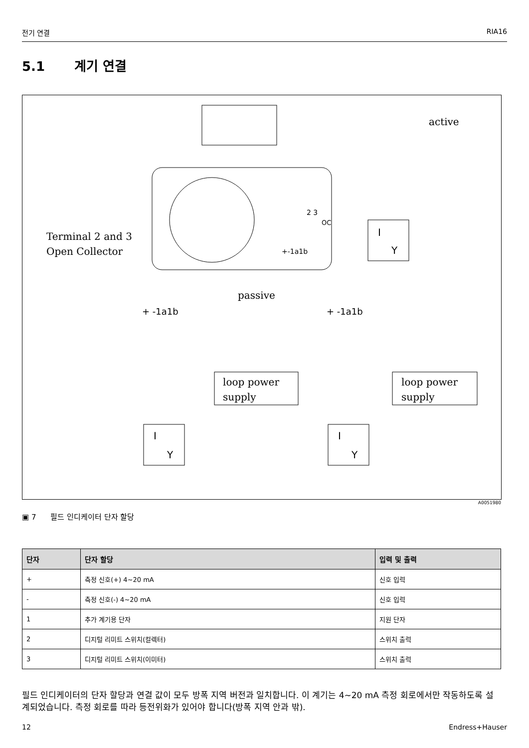전기 연결 RIA16
5.1 계기 연결
active
Terminal 2 and 3
Open Collector
passive
2 3
OC
+-1a1b
+ -1a1b
+ -1a1b
loop power
supply
loop power
supply
I
Y
I
Y
I
Y
A0051980
▣ 7 필드 인디케이터 단자 할당
| 단자 | 단자 할당 | 입력 및 출력 |
| --- | --- | --- |
| + | 측정 신호(+) 4~20 mA | 신호 입력 |
| - | 측정 신호(-) 4~20 mA | 신호 입력 |
| 1 | 추가 계기용 단자 | 지원 단자 |
| 2 | 디지털 리미트 스위치(컬렉터) | 스위치 출력 |
| 3 | 디지털 리미트 스위치(이미터) | 스위치 출력 |
필드 인디케이터의 단자 할당과 연결 값이 모두 방폭 지역 버전과 일치합니다. 이 계기는 4~20 mA 측정 회로에서만 작동하도록 설계되었습니다. 측정 회로를 따라 등전위화가 있어야 합니다(방폭 지역 안과 밖).
12 Endress+Hauser